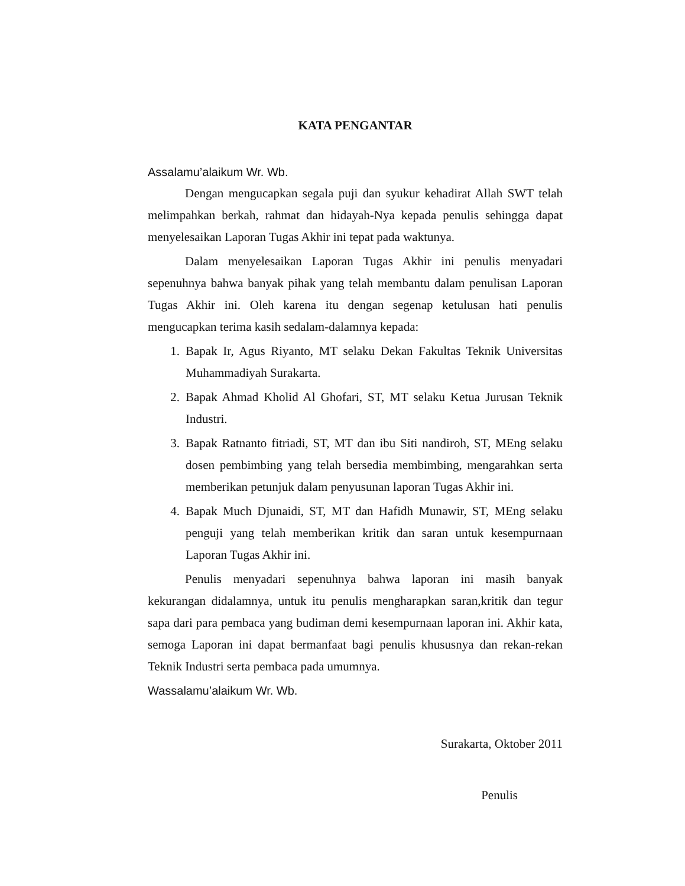KATA PENGANTAR
Assalamu’alaikum Wr. Wb.
Dengan mengucapkan segala puji dan syukur kehadirat Allah SWT telah melimpahkan berkah, rahmat dan hidayah-Nya kepada penulis sehingga dapat menyelesaikan Laporan Tugas Akhir ini tepat pada waktunya.
Dalam menyelesaikan Laporan Tugas Akhir ini penulis menyadari sepenuhnya bahwa banyak pihak yang telah membantu dalam penulisan Laporan Tugas Akhir ini. Oleh karena itu dengan segenap ketulusan hati penulis mengucapkan terima kasih sedalam-dalamnya kepada:
1. Bapak Ir, Agus Riyanto, MT selaku Dekan Fakultas Teknik Universitas Muhammadiyah Surakarta.
2. Bapak Ahmad Kholid Al Ghofari, ST, MT selaku Ketua Jurusan Teknik Industri.
3. Bapak Ratnanto fitriadi, ST, MT dan ibu Siti nandiroh, ST, MEng selaku dosen pembimbing yang telah bersedia membimbing, mengarahkan serta memberikan petunjuk dalam penyusunan laporan Tugas Akhir ini.
4. Bapak Much Djunaidi, ST, MT dan Hafidh Munawir, ST, MEng selaku penguji yang telah memberikan kritik dan saran untuk kesempurnaan Laporan Tugas Akhir ini.
Penulis menyadari sepenuhnya bahwa laporan ini masih banyak kekurangan didalamnya, untuk itu penulis mengharapkan saran,kritik dan tegur sapa dari para pembaca yang budiman demi kesempurnaan laporan ini. Akhir kata, semoga Laporan ini dapat bermanfaat bagi penulis khususnya dan rekan-rekan Teknik Industri serta pembaca pada umumnya.
Wassalamu’alaikum Wr. Wb.
Surakarta, Oktober 2011
Penulis